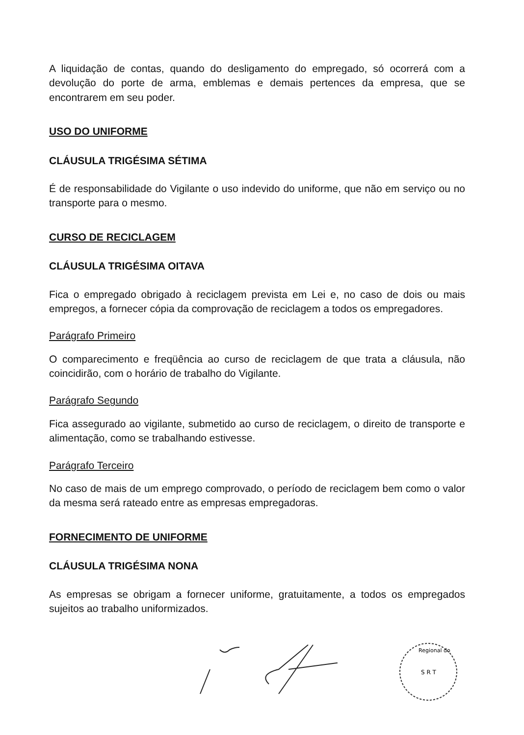A liquidação de contas, quando do desligamento do empregado, só ocorrerá com a devolução do porte de arma, emblemas e demais pertences da empresa, que se encontrarem em seu poder.
USO DO UNIFORME
CLÁUSULA TRIGÉSIMA SÉTIMA
É de responsabilidade do Vigilante o uso indevido do uniforme, que não em serviço ou no transporte para o mesmo.
CURSO DE RECICLAGEM
CLÁUSULA TRIGÉSIMA OITAVA
Fica o empregado obrigado à reciclagem prevista em Lei e, no caso de dois ou mais empregos, a fornecer cópia da comprovação de reciclagem a todos os empregadores.
Parágrafo Primeiro
O comparecimento e freqüência ao curso de reciclagem de que trata a cláusula, não coincidirão, com o horário de trabalho do Vigilante.
Parágrafo Segundo
Fica assegurado ao vigilante, submetido ao curso de reciclagem, o direito de transporte e alimentação, como se trabalhando estivesse.
Parágrafo Terceiro
No caso de mais de um emprego comprovado, o período de reciclagem bem como o valor da mesma será rateado entre as empresas empregadoras.
FORNECIMENTO DE UNIFORME
CLÁUSULA TRIGÉSIMA NONA
As empresas se obrigam a fornecer uniforme, gratuitamente, a todos os empregados sujeitos ao trabalho uniformizados.
S R T
Regional do